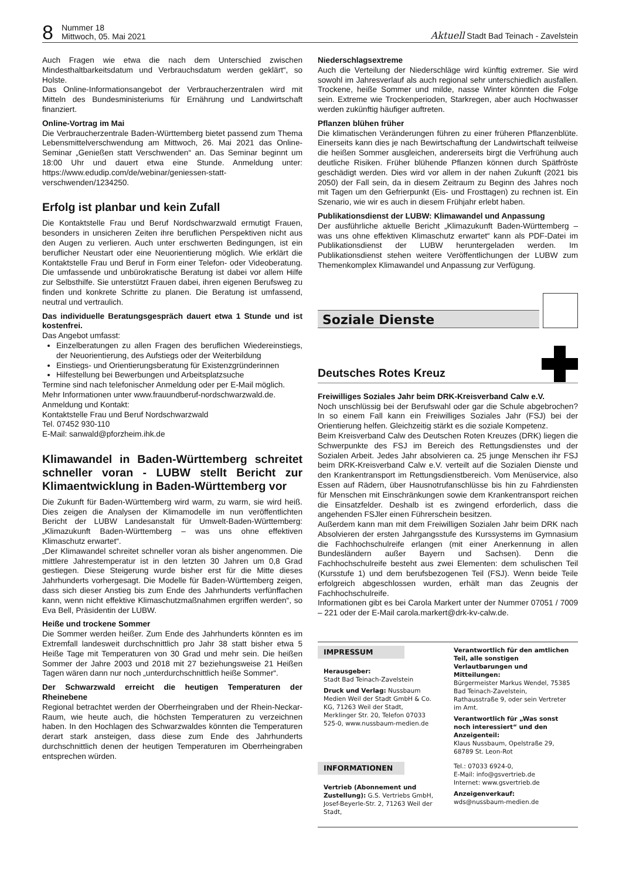8 Nummer 18
Mittwoch, 05. Mai 2021 Aktuell Stadt Bad Teinach - Zavelstein
Auch Fragen wie etwa die nach dem Unterschied zwischen Mindesthaltbarkeitsdatum und Verbrauchsdatum werden geklärt“, so Holste.
Das Online-Informationsangebot der Verbraucherzentralen wird mit Mitteln des Bundesministeriums für Ernährung und Landwirtschaft finanziert.
Online-Vortrag im Mai
Die Verbraucherzentrale Baden-Württemberg bietet passend zum Thema Lebensmittelverschwendung am Mittwoch, 26. Mai 2021 das Online-Seminar „Genießen statt Verschwenden“ an. Das Seminar beginnt um 18:00 Uhr und dauert etwa eine Stunde. Anmeldung unter: https://www.edudip.com/de/webinar/geniessen-statt-verschwenden/1234250.
Erfolg ist planbar und kein Zufall
Die Kontaktstelle Frau und Beruf Nordschwarzwald ermutigt Frauen, besonders in unsicheren Zeiten ihre beruflichen Perspektiven nicht aus den Augen zu verlieren. Auch unter erschwerten Bedingungen, ist ein beruflicher Neustart oder eine Neuorientierung möglich. Wie erklärt die Kontaktstelle Frau und Beruf in Form einer Telefon- oder Videoberatung. Die umfassende und unbürokratische Beratung ist dabei vor allem Hilfe zur Selbsthilfe. Sie unterstützt Frauen dabei, ihren eigenen Berufsweg zu finden und konkrete Schritte zu planen. Die Beratung ist umfassend, neutral und vertraulich.
Das individuelle Beratungsgespräch dauert etwa 1 Stunde und ist kostenfrei.
Das Angebot umfasst:
Einzelberatungen zu allen Fragen des beruflichen Wiedereinstiegs, der Neuorientierung, des Aufstiegs oder der Weiterbildung
Einstiegs- und Orientierungsberatung für Existenzgründerinnen
Hilfestellung bei Bewerbungen und Arbeitsplatzsuche
Termine sind nach telefonischer Anmeldung oder per E-Mail möglich.
Mehr Informationen unter www.frauundberuf-nordschwarzwald.de.
Anmeldung und Kontakt:
Kontaktstelle Frau und Beruf Nordschwarzwald
Tel. 07452 930-110
E-Mail: sanwald@pforzheim.ihk.de
Klimawandel in Baden-Württemberg schreitet schneller voran - LUBW stellt Bericht zur Klimaentwicklung in Baden-Württemberg vor
Die Zukunft für Baden-Württemberg wird warm, zu warm, sie wird heiß. Dies zeigen die Analysen der Klimamodelle im nun veröffentlichten Bericht der LUBW Landesanstalt für Umwelt-Baden-Württemberg: „Klimazukunft Baden-Württemberg – was uns ohne effektiven Klimaschutz erwartet“.
„Der Klimawandel schreitet schneller voran als bisher angenommen. Die mittlere Jahrestemperatur ist in den letzten 30 Jahren um 0,8 Grad gestiegen. Diese Steigerung wurde bisher erst für die Mitte dieses Jahrhunderts vorhergesagt. Die Modelle für Baden-Württemberg zeigen, dass sich dieser Anstieg bis zum Ende des Jahrhunderts verfünffachen kann, wenn nicht effektive Klimaschutzmaßnahmen ergriffen werden“, so Eva Bell, Präsidentin der LUBW.
Heiße und trockene Sommer
Die Sommer werden heißer. Zum Ende des Jahrhunderts könnten es im Extremfall landesweit durchschnittlich pro Jahr 38 statt bisher etwa 5 Heiße Tage mit Temperaturen von 30 Grad und mehr sein. Die heißen Sommer der Jahre 2003 und 2018 mit 27 beziehungsweise 21 Heißen Tagen wären dann nur noch „unterdurchschnittlich heiße Sommer“.
Der Schwarzwald erreicht die heutigen Temperaturen der Rheinebene
Regional betrachtet werden der Oberrheingraben und der Rhein-Neckar-Raum, wie heute auch, die höchsten Temperaturen zu verzeichnen haben. In den Hochlagen des Schwarzwaldes könnten die Temperaturen derart stark ansteigen, dass diese zum Ende des Jahrhunderts durchschnittlich denen der heutigen Temperaturen im Oberrheingraben entsprechen würden.
Niederschlagsextreme
Auch die Verteilung der Niederschläge wird künftig extremer. Sie wird sowohl im Jahresverlauf als auch regional sehr unterschiedlich ausfallen. Trockene, heiße Sommer und milde, nasse Winter könnten die Folge sein. Extreme wie Trockenperioden, Starkregen, aber auch Hochwasser werden zukünftig häufiger auftreten.
Pflanzen blühen früher
Die klimatischen Veränderungen führen zu einer früheren Pflanzenblüte. Einerseits kann dies je nach Bewirtschaftung der Landwirtschaft teilweise die heißen Sommer ausgleichen, andererseits birgt die Verfrühung auch deutliche Risiken. Früher blühende Pflanzen können durch Spätfröste geschädigt werden. Dies wird vor allem in der nahen Zukunft (2021 bis 2050) der Fall sein, da in diesem Zeitraum zu Beginn des Jahres noch mit Tagen um den Gefrierpunkt (Eis- und Frosttagen) zu rechnen ist. Ein Szenario, wie wir es auch in diesem Frühjahr erlebt haben.
Publikationsdienst der LUBW: Klimawandel und Anpassung
Der ausführliche aktuelle Bericht „Klimazukunft Baden-Württemberg – was uns ohne effektiven Klimaschutz erwartet“ kann als PDF-Datei im Publikationsdienst der LUBW heruntergeladen werden. Im Publikationsdienst stehen weitere Veröffentlichungen der LUBW zum Themenkomplex Klimawandel und Anpassung zur Verfügung.
Soziale Dienste
Deutsches Rotes Kreuz
Freiwilliges Soziales Jahr beim DRK-Kreisverband Calw e.V.
Noch unschlüssig bei der Berufswahl oder gar die Schule abgebrochen? In so einem Fall kann ein Freiwilliges Soziales Jahr (FSJ) bei der Orientierung helfen. Gleichzeitig stärkt es die soziale Kompetenz.
Beim Kreisverband Calw des Deutschen Roten Kreuzes (DRK) liegen die Schwerpunkte des FSJ im Bereich des Rettungsdienstes und der Sozialen Arbeit. Jedes Jahr absolvieren ca. 25 junge Menschen ihr FSJ beim DRK-Kreisverband Calw e.V. verteilt auf die Sozialen Dienste und den Krankentransport im Rettungsdienstbereich. Vom Menüservice, also Essen auf Rädern, über Hausnotrufanschlüsse bis hin zu Fahrdiensten für Menschen mit Einschränkungen sowie dem Krankentransport reichen die Einsatzfelder. Deshalb ist es zwingend erforderlich, dass die angehenden FSJler einen Führerschein besitzen.
Außerdem kann man mit dem Freiwilligen Sozialen Jahr beim DRK nach Absolvieren der ersten Jahrgangsstufe des Kurssystems im Gymnasium die Fachhochschulreife erlangen (mit einer Anerkennung in allen Bundesländern außer Bayern und Sachsen). Denn die Fachhochschulreife besteht aus zwei Elementen: dem schulischen Teil (Kursstufe 1) und dem berufsbezogenen Teil (FSJ). Wenn beide Teile erfolgreich abgeschlossen wurden, erhält man das Zeugnis der Fachhochschulreife.
Informationen gibt es bei Carola Markert unter der Nummer 07051 / 7009 – 221 oder der E-Mail carola.markert@drk-kv-calw.de.
IMPRESSUM
Herausgeber:
Stadt Bad Teinach-Zavelstein
Druck und Verlag: Nussbaum Medien Weil der Stadt GmbH & Co. KG, 71263 Weil der Stadt, Merklinger Str. 20, Telefon 07033 525-0, www.nussbaum-medien.de
Verantwortlich für den amtlichen Teil, alle sonstigen Verlautbarungen und Mitteilungen:
Bürgermeister Markus Wendel, 75385 Bad Teinach-Zavelstein, Rathausstraße 9, oder sein Vertreter im Amt.
Verantwortlich für „Was sonst noch interessiert“ und den Anzeigenteil:
Klaus Nussbaum, Opelstraße 29, 68789 St. Leon-Rot
INFORMATIONEN
Vertrieb (Abonnement und Zustellung): G.S. Vertriebs GmbH, Josef-Beyerle-Str. 2, 71263 Weil der Stadt,
Tel.: 07033 6924-0,
E-Mail: info@gsvertrieb.de
Internet: www.gsvertrieb.de
Anzeigenverkauf:
wds@nussbaum-medien.de